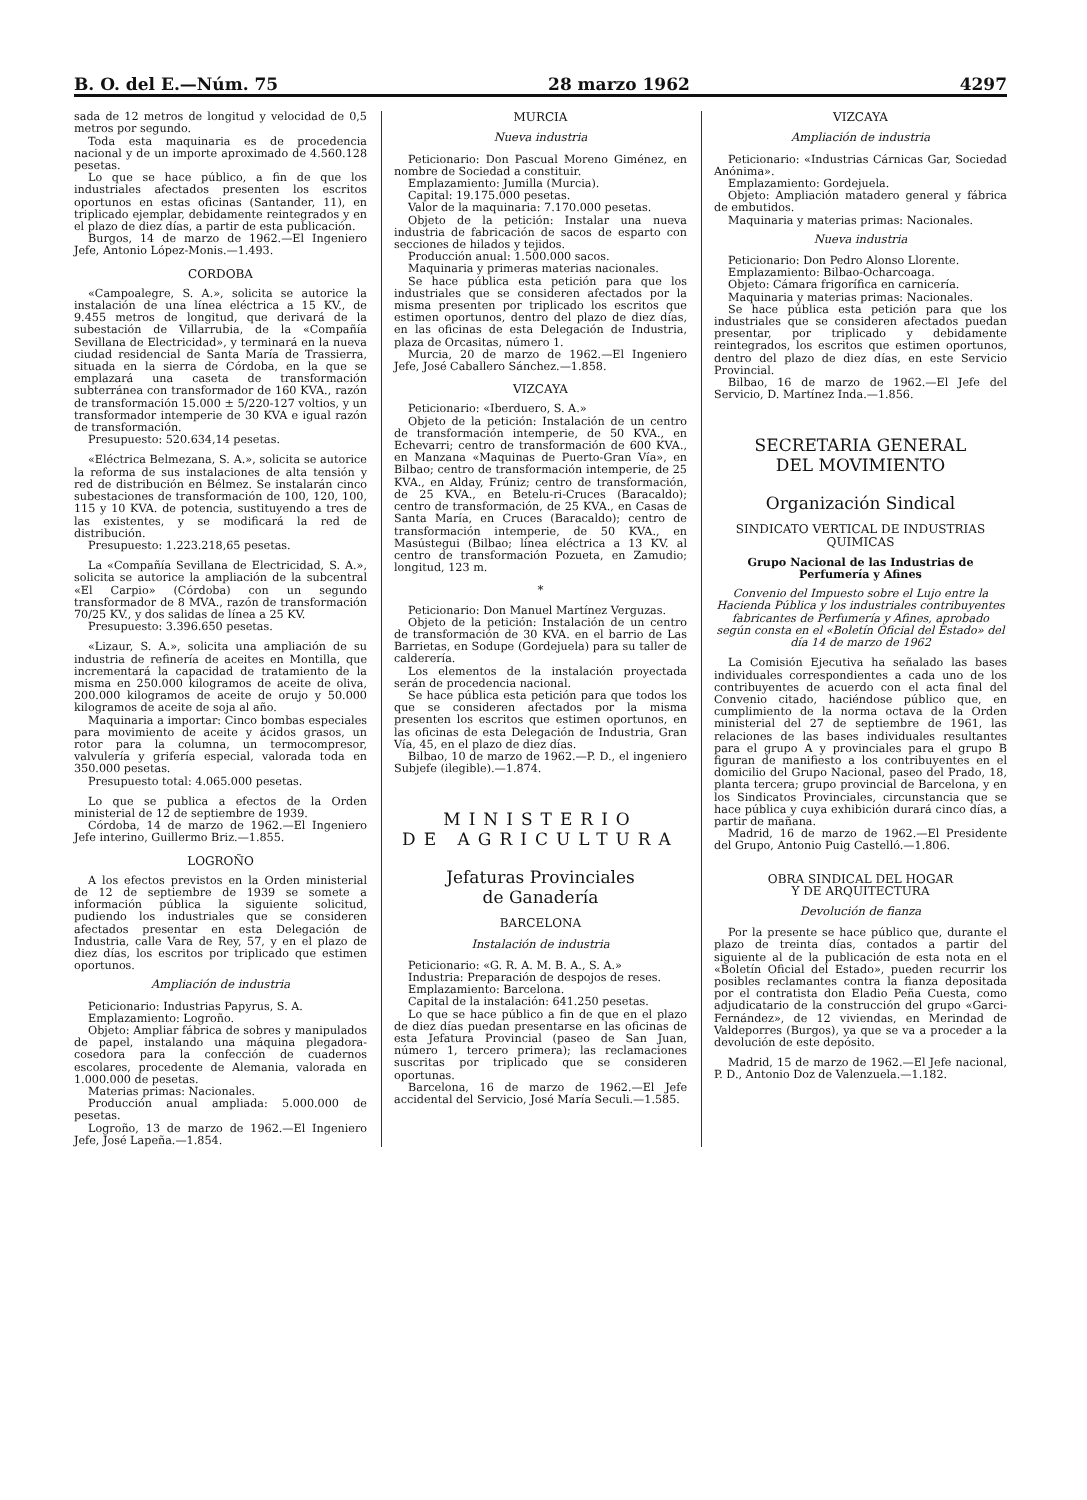B. O. del E.—Núm. 75 28 marzo 1962 4297
sada de 12 metros de longitud y velocidad de 0,5 metros por segundo.
Toda esta maquinaria es de procedencia nacional y de un importe aproximado de 4.560.128 pesetas.
Lo que se hace público, a fin de que los industriales afectados presenten los escritos oportunos en estas oficinas (Santander, 11), en triplicado ejemplar, debidamente reintegrados y en el plazo de diez días, a partir de esta publicación.
Burgos, 14 de marzo de 1962.—El Ingeniero Jefe, Antonio López-Monis.—1.493.
CORDOBA
«Campoalegre, S. A.», solicita se autorice la instalación de una línea eléctrica a 15 KV., de 9.455 metros de longitud, que derivará de la subestación de Villarrubia, de la «Compañía Sevillana de Electricidad», y terminará en la nueva ciudad residencial de Santa María de Trassierra, situada en la sierra de Córdoba, en la que se emplazará una caseta de transformación subterránea con transformador de 160 KVA., razón de transformación 15.000 ± 5/220-127 voltios, y un transformador intemperie de 30 KVA e igual razón de transformación.
Presupuesto: 520.634,14 pesetas.
«Eléctrica Belmezana, S. A.», solicita se autorice la reforma de sus instalaciones de alta tensión y red de distribución en Bélmez. Se instalarán cinco subestaciones de transformación de 100, 120, 100, 115 y 10 KVA. de potencia, sustituyendo a tres de las existentes, y se modificará la red de distribución.
Presupuesto: 1.223.218,65 pesetas.
La «Compañía Sevillana de Electricidad, S. A.», solicita se autorice la ampliación de la subcentral «El Carpio» (Córdoba) con un segundo transformador de 8 MVA., razón de transformación 70/25 KV., y dos salidas de línea a 25 KV.
Presupuesto: 3.396.650 pesetas.
«Lizaur, S. A.», solicita una ampliación de su industria de refinería de aceites en Montilla, que incrementará la capacidad de tratamiento de la misma en 250.000 kilogramos de aceite de oliva, 200.000 kilogramos de aceite de orujo y 50.000 kilogramos de aceite de soja al año.
Maquinaria a importar: Cinco bombas especiales para movimiento de aceite y ácidos grasos, un rotor para la columna, un termocompresor, valvulería y grifería especial, valorada toda en 350.000 pesetas.
Presupuesto total: 4.065.000 pesetas.
Lo que se publica a efectos de la Orden ministerial de 12 de septiembre de 1939.
Córdoba, 14 de marzo de 1962.—El Ingeniero Jefe interino, Guillermo Briz.—1.855.
LOGROÑO
A los efectos previstos en la Orden ministerial de 12 de septiembre de 1939 se somete a información pública la siguiente solicitud, pudiendo los industriales que se consideren afectados presentar en esta Delegación de Industria, calle Vara de Rey, 57, y en el plazo de diez días, los escritos por triplicado que estimen oportunos.
Ampliación de industria
Peticionario: Industrias Papyrus, S. A.
Emplazamiento: Logroño.
Objeto: Ampliar fábrica de sobres y manipulados de papel, instalando una máquina plegadora-cosedora para la confección de cuadernos escolares, procedente de Alemania, valorada en 1.000.000 de pesetas.
Materias primas: Nacionales.
Producción anual ampliada: 5.000.000 de pesetas.
Logroño, 13 de marzo de 1962.—El Ingeniero Jefe, José Lapeña.—1.854.
MURCIA
Nueva industria
Peticionario: Don Pascual Moreno Giménez, en nombre de Sociedad a constituir.
Emplazamiento: Jumilla (Murcia).
Capital: 19.175.000 pesetas.
Valor de la maquinaria: 7.170.000 pesetas.
Objeto de la petición: Instalar una nueva industria de fabricación de sacos de esparto con secciones de hilados y tejidos.
Producción anual: 1.500.000 sacos.
Maquinaria y primeras materias nacionales.
Se hace pública esta petición para que los industriales que se consideren afectados por la misma presenten por triplicado los escritos que estimen oportunos, dentro del plazo de diez días, en las oficinas de esta Delegación de Industria, plaza de Orcasitas, número 1.
Murcia, 20 de marzo de 1962.—El Ingeniero Jefe, José Caballero Sánchez.—1.858.
VIZCAYA
Peticionario: «Iberduero, S. A.»
Objeto de la petición: Instalación de un centro de transformación intemperie, de 50 KVA., en Echevarri; centro de transformación de 600 KVA., en Manzana «Maquinas de Puerto-Gran Vía», en Bilbao; centro de transformación intemperie, de 25 KVA., en Alday, Frúniz; centro de transformación, de 25 KVA., en Betelu-ri-Cruces (Baracaldo); centro de transformación, de 25 KVA., en Casas de Santa María, en Cruces (Baracaldo); centro de transformación intemperie, de 50 KVA., en Masústegui (Bilbao; línea eléctrica a 13 KV. al centro de transformación Pozueta, en Zamudio; longitud, 123 m.
*
Peticionario: Don Manuel Martínez Verguzas.
Objeto de la petición: Instalación de un centro de transformación de 30 KVA. en el barrio de Las Barrietas, en Sodupe (Gordejuela) para su taller de calderería.
Los elementos de la instalación proyectada serán de procedencia nacional.
Se hace pública esta petición para que todos los que se consideren afectados por la misma presenten los escritos que estimen oportunos, en las oficinas de esta Delegación de Industria, Gran Vía, 45, en el plazo de diez días.
Bilbao, 10 de marzo de 1962.—P. D., el ingeniero Subjefe (ilegible).—1.874.
MINISTERIO
DE AGRICULTURA
Jefaturas Provinciales
de Ganadería
BARCELONA
Instalación de industria
Peticionario: «G. R. A. M. B. A., S. A.»
Industria: Preparación de despojos de reses.
Emplazamiento: Barcelona.
Capital de la instalación: 641.250 pesetas.
Lo que se hace público a fin de que en el plazo de diez días puedan presentarse en las oficinas de esta Jefatura Provincial (paseo de San Juan, número 1, tercero primera); las reclamaciones suscritas por triplicado que se consideren oportunas.
Barcelona, 16 de marzo de 1962.—El Jefe accidental del Servicio, José María Seculi.—1.585.
VIZCAYA
Ampliación de industria
Peticionario: «Industrias Cárnicas Gar, Sociedad Anónima».
Emplazamiento: Gordejuela.
Objeto: Ampliación matadero general y fábrica de embutidos.
Maquinaria y materias primas: Nacionales.
Nueva industria
Peticionario: Don Pedro Alonso Llorente.
Emplazamiento: Bilbao-Ocharcoaga.
Objeto: Cámara frigorífica en carnicería.
Maquinaria y materias primas: Nacionales.
Se hace pública esta petición para que los industriales que se consideren afectados puedan presentar, por triplicado y debidamente reintegrados, los escritos que estimen oportunos, dentro del plazo de diez días, en este Servicio Provincial.
Bilbao, 16 de marzo de 1962.—El Jefe del Servicio, D. Martínez Inda.—1.856.
SECRETARIA GENERAL
DEL MOVIMIENTO
Organización Sindical
SINDICATO VERTICAL DE INDUSTRIAS QUIMICAS
Grupo Nacional de las Industrias de Perfumería y Afines
Convenio del Impuesto sobre el Lujo entre la Hacienda Pública y los industriales contribuyentes fabricantes de Perfumería y Afines, aprobado según consta en el «Boletín Oficial del Estado» del día 14 de marzo de 1962
La Comisión Ejecutiva ha señalado las bases individuales correspondientes a cada uno de los contribuyentes de acuerdo con el acta final del Convenio citado, haciéndose público que, en cumplimiento de la norma octava de la Orden ministerial del 27 de septiembre de 1961, las relaciones de las bases individuales resultantes para el grupo A y provinciales para el grupo B figuran de manifiesto a los contribuyentes en el domicilio del Grupo Nacional, paseo del Prado, 18, planta tercera; grupo provincial de Barcelona, y en los Sindicatos Provinciales, circunstancia que se hace pública y cuya exhibición durará cinco días, a partir de mañana.
Madrid, 16 de marzo de 1962.—El Presidente del Grupo, Antonio Puig Castelló.—1.806.
OBRA SINDICAL DEL HOGAR
Y DE ARQUITECTURA
Devolución de fianza
Por la presente se hace público que, durante el plazo de treinta días, contados a partir del siguiente al de la publicación de esta nota en el «Boletín Oficial del Estado», pueden recurrir los posibles reclamantes contra la fianza depositada por el contratista don Eladio Peña Cuesta, como adjudicatario de la construcción del grupo «Garci-Fernández», de 12 viviendas, en Merindad de Valdeporres (Burgos), ya que se va a proceder a la devolución de este depósito.
Madrid, 15 de marzo de 1962.—El Jefe nacional, P. D., Antonio Doz de Valenzuela.—1.182.